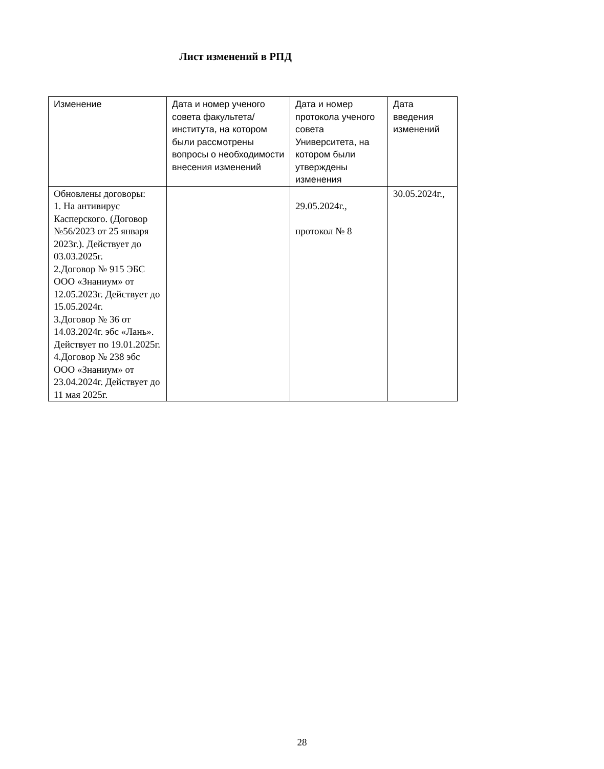Лист изменений в РПД
| Изменение | Дата и номер ученого совета факультета/института, на котором были рассмотрены вопросы о необходимости внесения изменений | Дата и номер протокола ученого совета Университета, на котором были утверждены изменения | Дата введения изменений |
| Обновлены договоры: 1. На антивирус Касперского. (Договор №56/2023 от 25 января 2023г.). Действует до 03.03.2025г. 2.Договор № 915 ЭБС ООО «Знаниум» от 12.05.2023г. Действует до 15.05.2024г. 3.Договор № 36 от 14.03.2024г. эбс «Лань». Действует по 19.01.2025г. 4.Договор № 238 эбс ООО «Знаниум» от 23.04.2024г. Действует до 11 мая 2025г. | | 29.05.2024г., протокол № 8 | 30.05.2024г., |
28